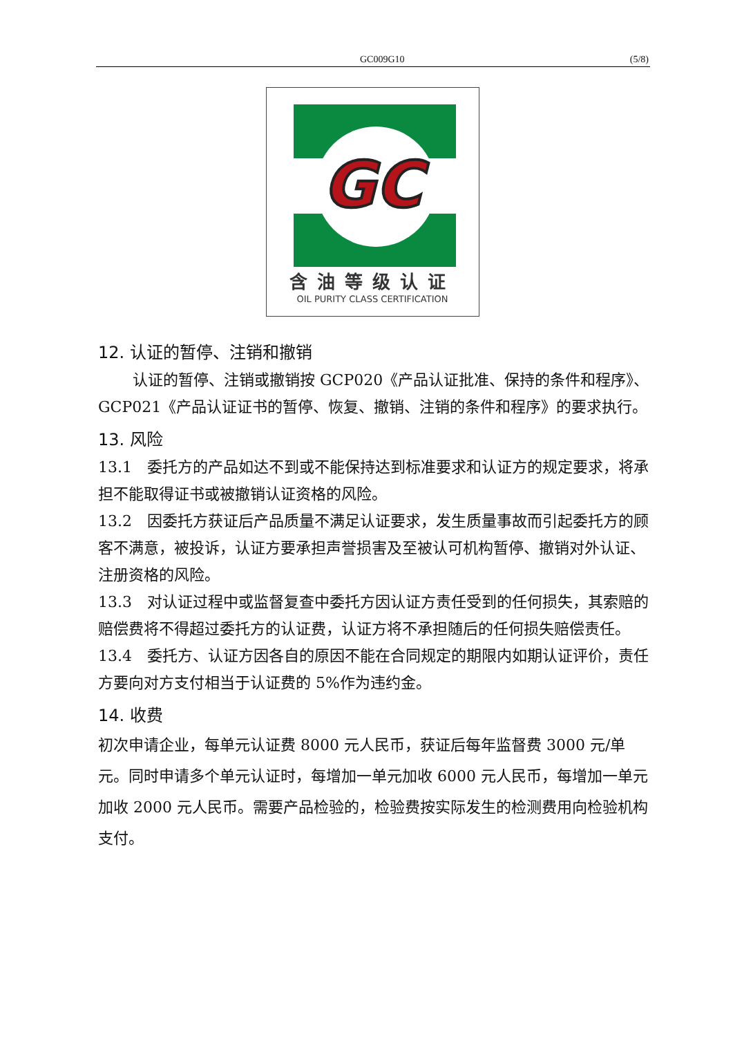GC009G10 (5/8)
GC
含油等级认证
OIL PURITY CLASS CERTIFICATION
12. 认证的暂停、注销和撤销
认证的暂停、注销或撤销按 GCP020《产品认证批准、保持的条件和程序》、GCP021《产品认证证书的暂停、恢复、撤销、注销的条件和程序》的要求执行。
13. 风险
13.1　委托方的产品如达不到或不能保持达到标准要求和认证方的规定要求，将承担不能取得证书或被撤销认证资格的风险。
13.2　因委托方获证后产品质量不满足认证要求，发生质量事故而引起委托方的顾客不满意，被投诉，认证方要承担声誉损害及至被认可机构暂停、撤销对外认证、注册资格的风险。
13.3　对认证过程中或监督复查中委托方因认证方责任受到的任何损失，其索赔的赔偿费将不得超过委托方的认证费，认证方将不承担随后的任何损失赔偿责任。
13.4　委托方、认证方因各自的原因不能在合同规定的期限内如期认证评价，责任方要向对方支付相当于认证费的 5%作为违约金。
14. 收费
初次申请企业，每单元认证费 8000 元人民币，获证后每年监督费 3000 元/单元。同时申请多个单元认证时，每增加一单元加收 6000 元人民币，每增加一单元加收 2000 元人民币。需要产品检验的，检验费按实际发生的检测费用向检验机构支付。